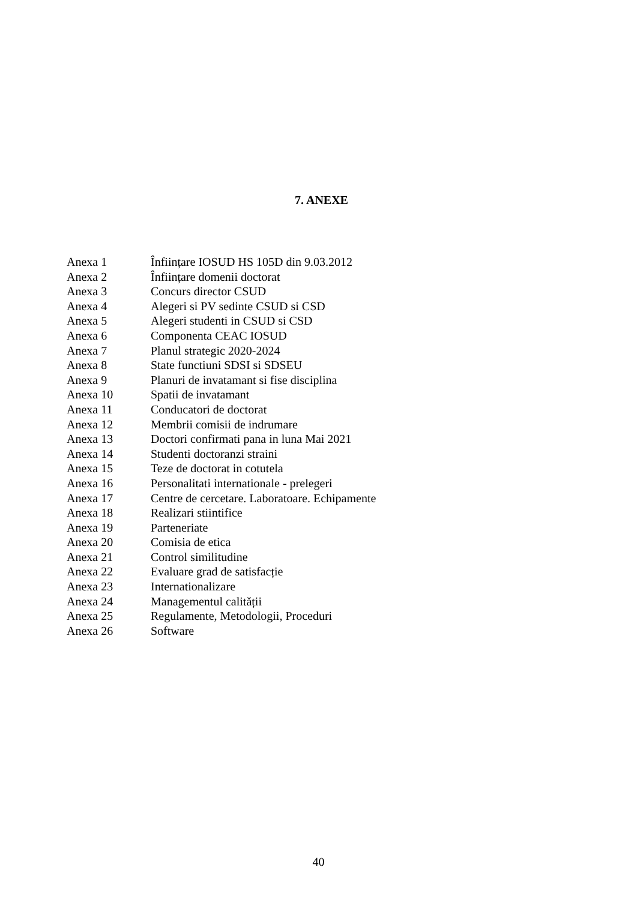7. ANEXE
| Anexa 1 | Înființare IOSUD HS 105D din 9.03.2012 |
| Anexa 2 | Înființare domenii doctorat |
| Anexa 3 | Concurs director CSUD |
| Anexa 4 | Alegeri si PV sedinte CSUD si CSD |
| Anexa 5 | Alegeri studenti in CSUD si CSD |
| Anexa 6 | Componenta CEAC IOSUD |
| Anexa 7 | Planul strategic 2020-2024 |
| Anexa 8 | State functiuni SDSI si SDSEU |
| Anexa 9 | Planuri de invatamant si fise disciplina |
| Anexa 10 | Spatii de invatamant |
| Anexa 11 | Conducatori de doctorat |
| Anexa 12 | Membrii comisii de indrumare |
| Anexa 13 | Doctori confirmati pana in luna Mai 2021 |
| Anexa 14 | Studenti doctoranzi straini |
| Anexa 15 | Teze de doctorat in cotutela |
| Anexa 16 | Personalitati internationale - prelegeri |
| Anexa 17 | Centre de cercetare. Laboratoare. Echipamente |
| Anexa 18 | Realizari stiintifice |
| Anexa 19 | Parteneriate |
| Anexa 20 | Comisia de etica |
| Anexa 21 | Control similitudine |
| Anexa 22 | Evaluare grad de satisfacție |
| Anexa 23 | Internationalizare |
| Anexa 24 | Managementul calității |
| Anexa 25 | Regulamente, Metodologii, Proceduri |
| Anexa 26 | Software |
40